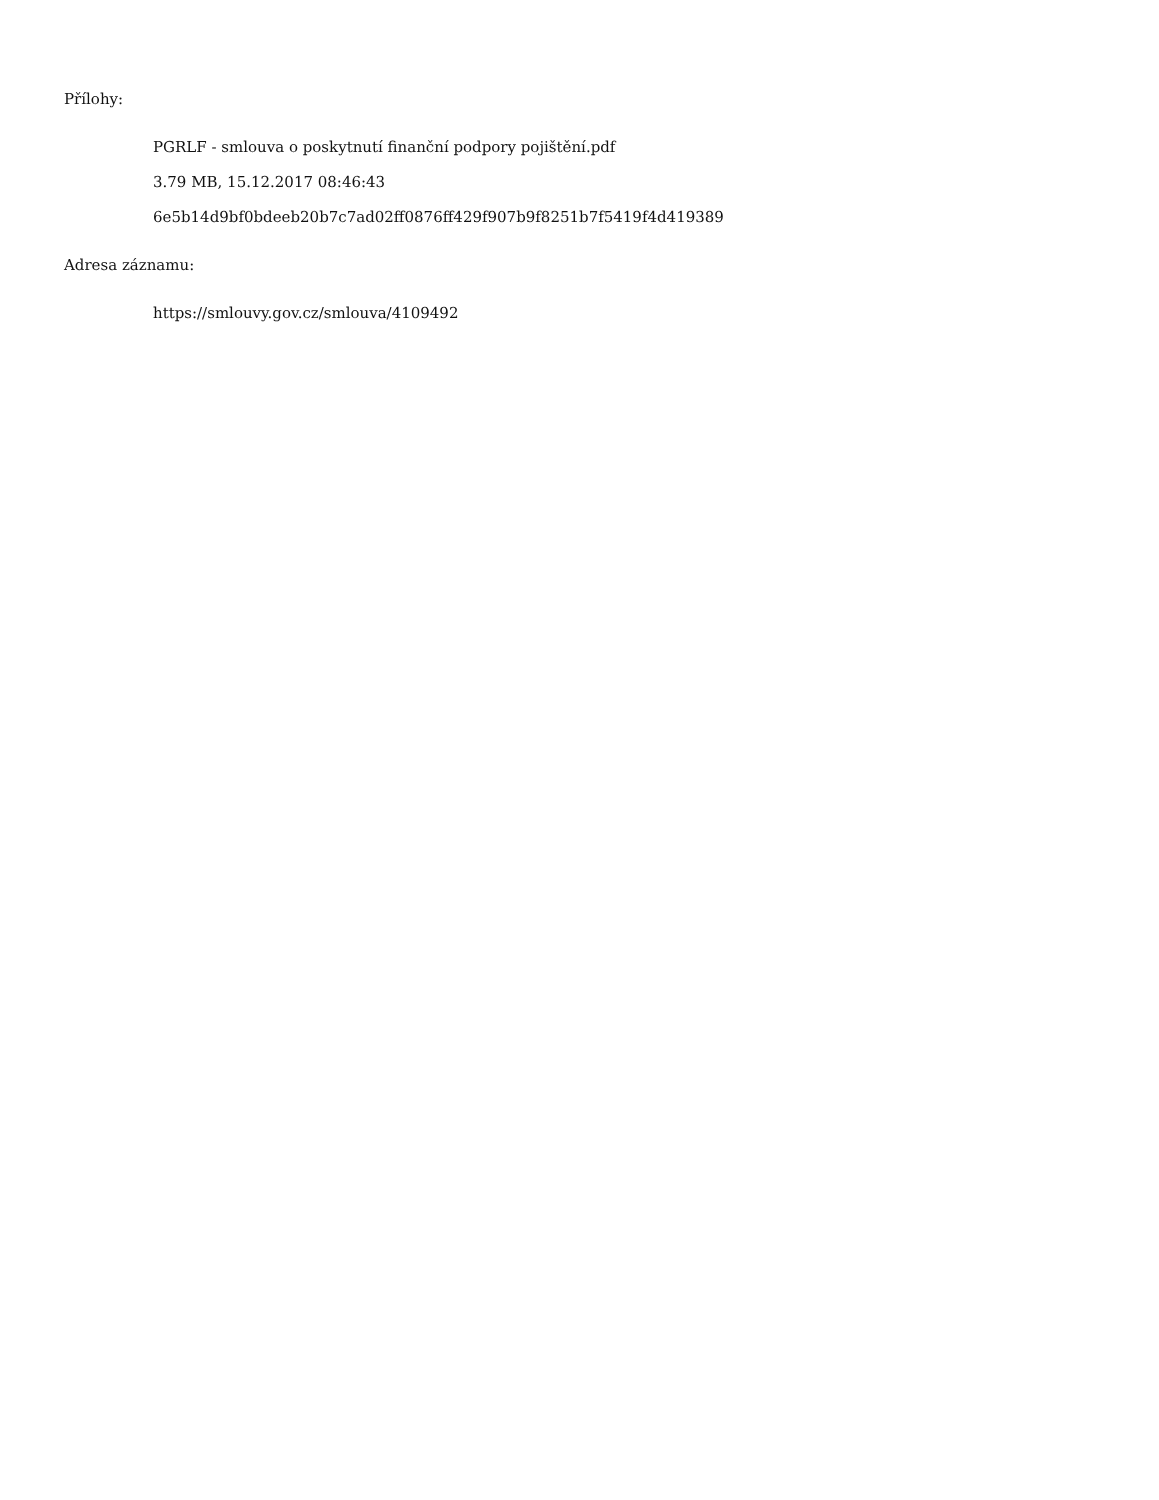Přílohy:
PGRLF - smlouva o poskytnutí finanční podpory pojištění.pdf
3.79 MB, 15.12.2017 08:46:43
6e5b14d9bf0bdeeb20b7c7ad02ff0876ff429f907b9f8251b7f5419f4d419389
Adresa záznamu:
https://smlouvy.gov.cz/smlouva/4109492